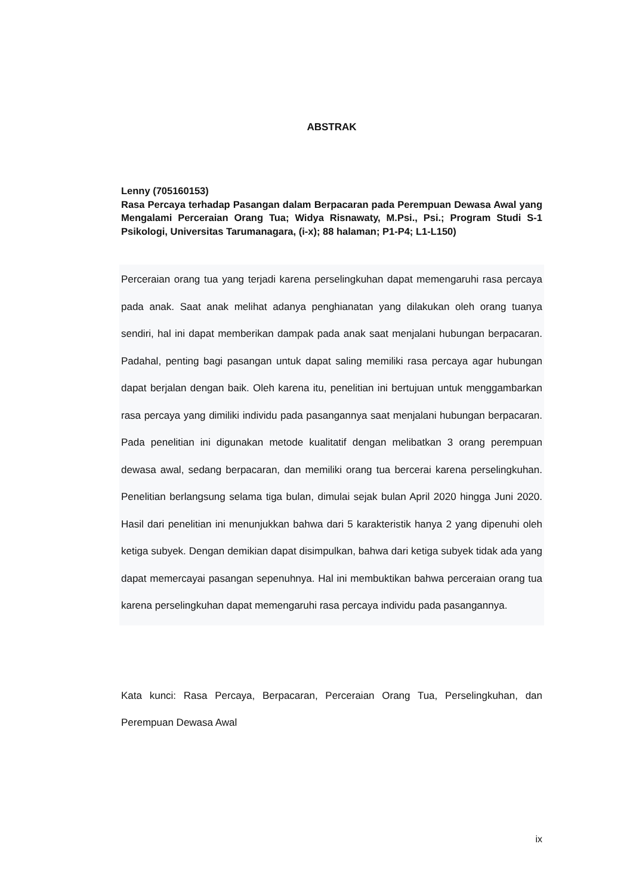ABSTRAK
Lenny (705160153)
Rasa Percaya terhadap Pasangan dalam Berpacaran pada Perempuan Dewasa Awal yang Mengalami Perceraian Orang Tua; Widya Risnawaty, M.Psi., Psi.; Program Studi S-1 Psikologi, Universitas Tarumanagara, (i-x); 88 halaman; P1-P4; L1-L150)
Perceraian orang tua yang terjadi karena perselingkuhan dapat memengaruhi rasa percaya pada anak. Saat anak melihat adanya penghianatan yang dilakukan oleh orang tuanya sendiri, hal ini dapat memberikan dampak pada anak saat menjalani hubungan berpacaran. Padahal, penting bagi pasangan untuk dapat saling memiliki rasa percaya agar hubungan dapat berjalan dengan baik. Oleh karena itu, penelitian ini bertujuan untuk menggambarkan rasa percaya yang dimiliki individu pada pasangannya saat menjalani hubungan berpacaran. Pada penelitian ini digunakan metode kualitatif dengan melibatkan 3 orang perempuan dewasa awal, sedang berpacaran, dan memiliki orang tua bercerai karena perselingkuhan. Penelitian berlangsung selama tiga bulan, dimulai sejak bulan April 2020 hingga Juni 2020. Hasil dari penelitian ini menunjukkan bahwa dari 5 karakteristik hanya 2 yang dipenuhi oleh ketiga subyek. Dengan demikian dapat disimpulkan, bahwa dari ketiga subyek tidak ada yang dapat memercayai pasangan sepenuhnya. Hal ini membuktikan bahwa perceraian orang tua karena perselingkuhan dapat memengaruhi rasa percaya individu pada pasangannya.
Kata kunci: Rasa Percaya, Berpacaran, Perceraian Orang Tua, Perselingkuhan, dan Perempuan Dewasa Awal
ix